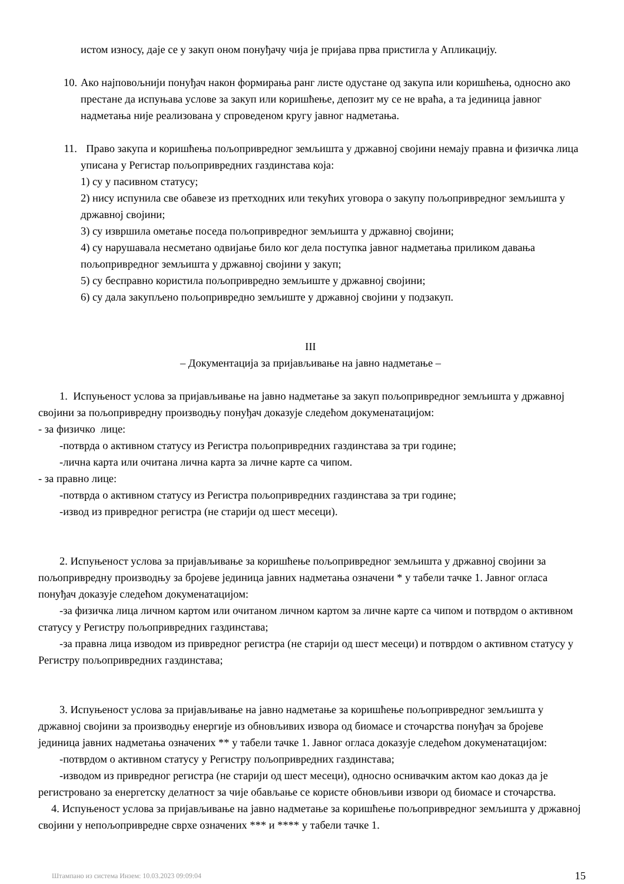истом износу, даје се у закуп оном понуђачу чија је пријава прва пристигла у Апликацију.
10. Ако најповољнији понуђач након формирања ранг листе одустане од закупа или коришћења, односно ако престане да испуњава услове за закуп или коришћење, депозит му се не враћа, а та јединица јавног надметања није реализована у спроведеном кругу јавног надметања.
11. Право закупа и коришћења пољопривредног земљишта у државној својини немају правна и физичка лица уписана у Регистар пољопривредних газдинстава која:
1) су у пасивном статусу;
2) нису испунила све обавезе из претходних или текућих уговора о закупу пољопривредног земљишта у државној својини;
3) су извршила ометање поседа пољопривредног земљишта у државној својини;
4) су нарушавала несметано одвијање било ког дела поступка јавног надметања приликом давања пољопривредног земљишта у државној својини у закуп;
5) су бесправно користила пољопривредно земљиште у државној својини;
6) су дала закупљено пољопривредно земљиште у државној својини у подзакуп.
III
– Документација за пријављивање на јавно надметање –
1. Испуњеност услова за пријављивање на јавно надметање за закуп пољопривредног земљишта у државној својини за пољопривредну производњу понуђач доказује следећом докуменатацијом:
- за физичко лице:
-потврда о активном статусу из Регистра пољопривредних газдинстава за три године;
-лична карта или очитана лична карта за личне карте са чипом.
- за правно лице:
-потврда о активном статусу из Регистра пољопривредних газдинстава за три године;
-извод из привредног регистра (не старији од шест месеци).
2. Испуњеност услова за пријављивање за коришћење пољопривредног земљишта у државној својини за пољопривредну производњу за бројеве јединица јавних надметања означени * у табели тачке 1. Јавног огласа понуђач доказује следећом докуменатацијом:
-за физичка лица личном картом или очитаном личном картом за личне карте са чипом и потврдом о активном статусу у Регистру пољопривредних газдинстава;
-за правна лица изводом из привредног регистра (не старији од шест месеци) и потврдом о активном статусу у Регистру пољопривредних газдинстава;
3. Испуњеност услова за пријављивање на јавно надметање за коришћење пољопривредног земљишта у државној својини за производњу енергије из обновљивих извора од биомасе и сточарства понуђач за бројеве јединица јавних надметања означених ** у табели тачке 1. Јавног огласа доказује следећом докуменатацијом:
-потврдом о активном статусу у Регистру пољопривредних газдинстава;
-изводом из привредног регистра (не старији од шест месеци), односно оснивачким актом као доказ да је регистровано за енергетску делатност за чије обављање се користе обновљиви извори од биомасе и сточарства.
4. Испуњеност услова за пријављивање на јавно надметање за коришћење пољопривредног земљишта у државној својини у непољопривредне сврхе означених *** и **** у табели тачке 1.
Штампано из система Инзем: 10.03.2023 09:09:04 15